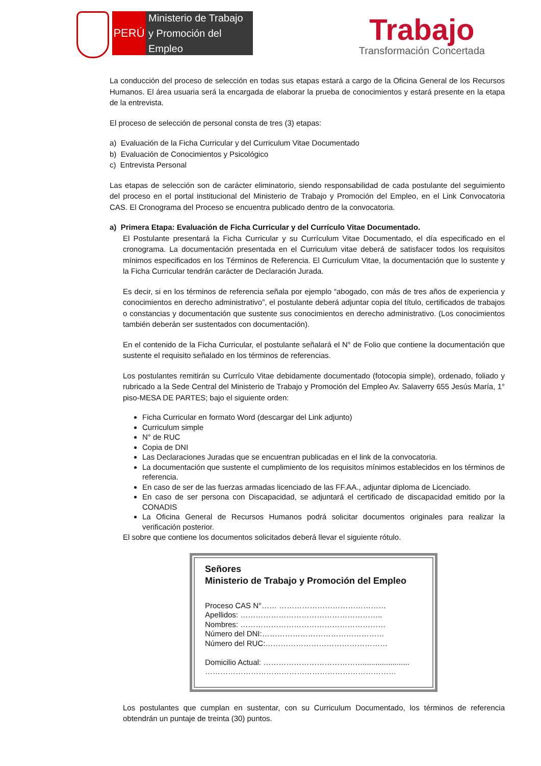PERÚ
Ministerio de Trabajo
y Promoción del Empleo
Trabajo
Transformación Concertada
La conducción del proceso de selección en todas sus etapas estará a cargo de la Oficina General de los Recursos Humanos. El área usuaria será la encargada de elaborar la prueba de conocimientos y estará presente en la etapa de la entrevista.
El proceso de selección de personal consta de tres (3) etapas:
a) Evaluación de la Ficha Curricular y del Curriculum Vitae Documentado
b) Evaluación de Conocimientos y Psicológico
c) Entrevista Personal
Las etapas de selección son de carácter eliminatorio, siendo responsabilidad de cada postulante del seguimiento del proceso en el portal institucional del Ministerio de Trabajo y Promoción del Empleo, en el Link Convocatoria CAS. El Cronograma del Proceso se encuentra publicado dentro de la convocatoria.
a) Primera Etapa: Evaluación de Ficha Curricular y del Currículo Vitae Documentado.
El Postulante presentará la Ficha Curricular y su Currículum Vitae Documentado, el día especificado en el cronograma. La documentación presentada en el Curriculum vitae deberá de satisfacer todos los requisitos mínimos especificados en los Términos de Referencia. El Curriculum Vitae, la documentación que lo sustente y la Ficha Curricular tendrán carácter de Declaración Jurada.
Es decir, si en los términos de referencia señala por ejemplo “abogado, con más de tres años de experiencia y conocimientos en derecho administrativo”, el postulante deberá adjuntar copia del título, certificados de trabajos o constancias y documentación que sustente sus conocimientos en derecho administrativo. (Los conocimientos también deberán ser sustentados con documentación).
En el contenido de la Ficha Curricular, el postulante señalará el N° de Folio que contiene la documentación que sustente el requisito señalado en los términos de referencias.
Los postulantes remitirán su Currículo Vitae debidamente documentado (fotocopia simple), ordenado, foliado y rubricado a la Sede Central del Ministerio de Trabajo y Promoción del Empleo Av. Salaverry 655 Jesús María, 1° piso-MESA DE PARTES; bajo el siguiente orden:
Ficha Curricular en formato Word (descargar del Link adjunto)
Curriculum simple
N° de RUC
Copia de DNI
Las Declaraciones Juradas que se encuentran publicadas en el link de la convocatoria.
La documentación que sustente el cumplimiento de los requisitos mínimos establecidos en los términos de referencia.
En caso de ser de las fuerzas armadas licenciado de las FF.AA., adjuntar diploma de Licenciado.
En caso de ser persona con Discapacidad, se adjuntará el certificado de discapacidad emitido por la CONADIS
La Oficina General de Recursos Humanos podrá solicitar documentos originales para realizar la verificación posterior.
El sobre que contiene los documentos solicitados deberá llevar el siguiente rótulo.
Señores
Ministerio de Trabajo y Promoción del Empleo
Proceso CAS N°…… ……………………………………
Apellidos: ………………………………………………..
Nombres: …………………………………………………
Número del DNI:…………………………………………
Número del RUC:…………………………………………
Domicilio Actual: …………………………………......................
…………………………………………………………………
Los postulantes que cumplan en sustentar, con su Curriculum Documentado, los términos de referencia obtendrán un puntaje de treinta (30) puntos.